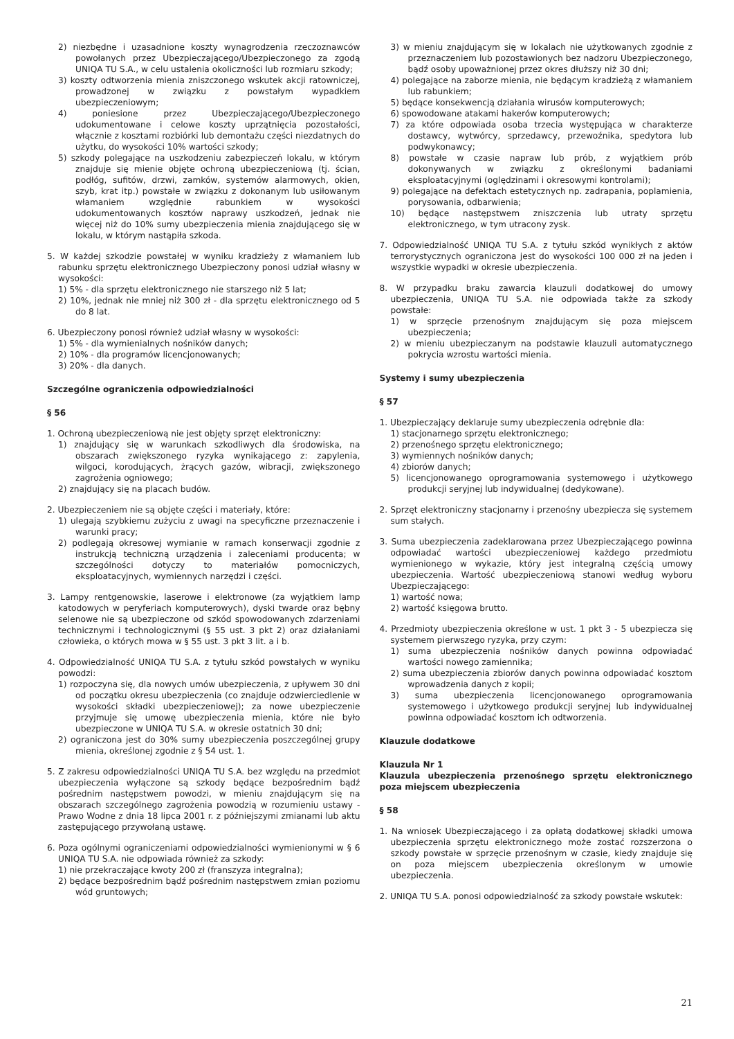2) niezbędne i uzasadnione koszty wynagrodzenia rzeczoznawców powołanych przez Ubezpieczającego/Ubezpieczonego za zgodą UNIQA TU S.A., w celu ustalenia okoliczności lub rozmiaru szkody;
3) koszty odtworzenia mienia zniszczonego wskutek akcji ratowniczej, prowadzonej w związku z powstałym wypadkiem ubezpieczeniowym;
4) poniesione przez Ubezpieczającego/Ubezpieczonego udokumentowane i celowe koszty uprzątnięcia pozostałości, włącznie z kosztami rozbiórki lub demontażu części niezdatnych do użytku, do wysokości 10% wartości szkody;
5) szkody polegające na uszkodzeniu zabezpieczeń lokalu, w którym znajduje się mienie objęte ochroną ubezpieczeniową (tj. ścian, podłóg, sufitów, drzwi, zamków, systemów alarmowych, okien, szyb, krat itp.) powstałe w związku z dokonanym lub usiłowanym włamaniem względnie rabunkiem w wysokości udokumentowanych kosztów naprawy uszkodzeń, jednak nie więcej niż do 10% sumy ubezpieczenia mienia znajdującego się w lokalu, w którym nastąpiła szkoda.
5. W każdej szkodzie powstałej w wyniku kradzieży z włamaniem lub rabunku sprzętu elektronicznego Ubezpieczony ponosi udział własny w wysokości:
1) 5% - dla sprzętu elektronicznego nie starszego niż 5 lat;
2) 10%, jednak nie mniej niż 300 zł - dla sprzętu elektronicznego od 5 do 8 lat.
6. Ubezpieczony ponosi również udział własny w wysokości:
1) 5% - dla wymienialnych nośników danych;
2) 10% - dla programów licencjonowanych;
3) 20% - dla danych.
Szczególne ograniczenia odpowiedzialności
§ 56
1. Ochroną ubezpieczeniową nie jest objęty sprzęt elektroniczny:
1) znajdujący się w warunkach szkodliwych dla środowiska, na obszarach zwiększonego ryzyka wynikającego z: zapylenia, wilgoci, korodujących, żrących gazów, wibracji, zwiększonego zagrożenia ogniowego;
2) znajdujący się na placach budów.
2. Ubezpieczeniem nie są objęte części i materiały, które:
1) ulegają szybkiemu zużyciu z uwagi na specyficzne przeznaczenie i warunki pracy;
2) podlegają okresowej wymianie w ramach konserwacji zgodnie z instrukcją techniczną urządzenia i zaleceniami producenta; w szczególności dotyczy to materiałów pomocniczych, eksploatacyjnych, wymiennych narzędzi i części.
3. Lampy rentgenowskie, laserowe i elektronowe (za wyjątkiem lamp katodowych w peryferiach komputerowych), dyski twarde oraz bębny selenowe nie są ubezpieczone od szkód spowodowanych zdarzeniami technicznymi i technologicznymi (§ 55 ust. 3 pkt 2) oraz działaniami człowieka, o których mowa w § 55 ust. 3 pkt 3 lit. a i b.
4. Odpowiedzialność UNIQA TU S.A. z tytułu szkód powstałych w wyniku powodzi:
1) rozpoczyna się, dla nowych umów ubezpieczenia, z upływem 30 dni od początku okresu ubezpieczenia (co znajduje odzwierciedlenie w wysokości składki ubezpieczeniowej); za nowe ubezpieczenie przyjmuje się umowę ubezpieczenia mienia, które nie było ubezpieczone w UNIQA TU S.A. w okresie ostatnich 30 dni;
2) ograniczona jest do 30% sumy ubezpieczenia poszczególnej grupy mienia, określonej zgodnie z § 54 ust. 1.
5. Z zakresu odpowiedzialności UNIQA TU S.A. bez względu na przedmiot ubezpieczenia wyłączone są szkody będące bezpośrednim bądź pośrednim następstwem powodzi, w mieniu znajdującym się na obszarach szczególnego zagrożenia powodzią w rozumieniu ustawy - Prawo Wodne z dnia 18 lipca 2001 r. z późniejszymi zmianami lub aktu zastępującego przywołaną ustawę.
6. Poza ogólnymi ograniczeniami odpowiedzialności wymienionymi w § 6 UNIQA TU S.A. nie odpowiada również za szkody:
1) nie przekraczające kwoty 200 zł (franszyza integralna);
2) będące bezpośrednim bądź pośrednim następstwem zmian poziomu wód gruntowych;
3) w mieniu znajdującym się w lokalach nie użytkowanych zgodnie z przeznaczeniem lub pozostawionych bez nadzoru Ubezpieczonego, bądź osoby upoważnionej przez okres dłuższy niż 30 dni;
4) polegające na zaborze mienia, nie będącym kradzieżą z włamaniem lub rabunkiem;
5) będące konsekwencją działania wirusów komputerowych;
6) spowodowane atakami hakerów komputerowych;
7) za które odpowiada osoba trzecia występująca w charakterze dostawcy, wytwórcy, sprzedawcy, przewoźnika, spedytora lub podwykonawcy;
8) powstałe w czasie napraw lub prób, z wyjątkiem prób dokonywanych w związku z określonymi badaniami eksploatacyjnymi (oględzinami i okresowymi kontrolami);
9) polegające na defektach estetycznych np. zadrapania, poplamienia, porysowania, odbarwienia;
10) będące następstwem zniszczenia lub utraty sprzętu elektronicznego, w tym utracony zysk.
7. Odpowiedzialność UNIQA TU S.A. z tytułu szkód wynikłych z aktów terrorystycznych ograniczona jest do wysokości 100 000 zł na jeden i wszystkie wypadki w okresie ubezpieczenia.
8. W przypadku braku zawarcia klauzuli dodatkowej do umowy ubezpieczenia, UNIQA TU S.A. nie odpowiada także za szkody powstałe:
1) w sprzęcie przenośnym znajdującym się poza miejscem ubezpieczenia;
2) w mieniu ubezpieczanym na podstawie klauzuli automatycznego pokrycia wzrostu wartości mienia.
Systemy i sumy ubezpieczenia
§ 57
1. Ubezpieczający deklaruje sumy ubezpieczenia odrębnie dla:
1) stacjonarnego sprzętu elektronicznego;
2) przenośnego sprzętu elektronicznego;
3) wymiennych nośników danych;
4) zbiorów danych;
5) licencjonowanego oprogramowania systemowego i użytkowego produkcji seryjnej lub indywidualnej (dedykowane).
2. Sprzęt elektroniczny stacjonarny i przenośny ubezpiecza się systemem sum stałych.
3. Suma ubezpieczenia zadeklarowana przez Ubezpieczającego powinna odpowiadać wartości ubezpieczeniowej każdego przedmiotu wymienionego w wykazie, który jest integralną częścią umowy ubezpieczenia. Wartość ubezpieczeniową stanowi według wyboru Ubezpieczającego:
1) wartość nowa;
2) wartość księgowa brutto.
4. Przedmioty ubezpieczenia określone w ust. 1 pkt 3 - 5 ubezpiecza się systemem pierwszego ryzyka, przy czym:
1) suma ubezpieczenia nośników danych powinna odpowiadać wartości nowego zamiennika;
2) suma ubezpieczenia zbiorów danych powinna odpowiadać kosztom wprowadzenia danych z kopii;
3) suma ubezpieczenia licencjonowanego oprogramowania systemowego i użytkowego produkcji seryjnej lub indywidualnej powinna odpowiadać kosztom ich odtworzenia.
Klauzule dodatkowe
Klauzula Nr 1
Klauzula ubezpieczenia przenośnego sprzętu elektronicznego poza miejscem ubezpieczenia
§ 58
1. Na wniosek Ubezpieczającego i za opłatą dodatkowej składki umowa ubezpieczenia sprzętu elektronicznego może zostać rozszerzona o szkody powstałe w sprzęcie przenośnym w czasie, kiedy znajduje się on poza miejscem ubezpieczenia określonym w umowie ubezpieczenia.
2. UNIQA TU S.A. ponosi odpowiedzialność za szkody powstałe wskutek:
21